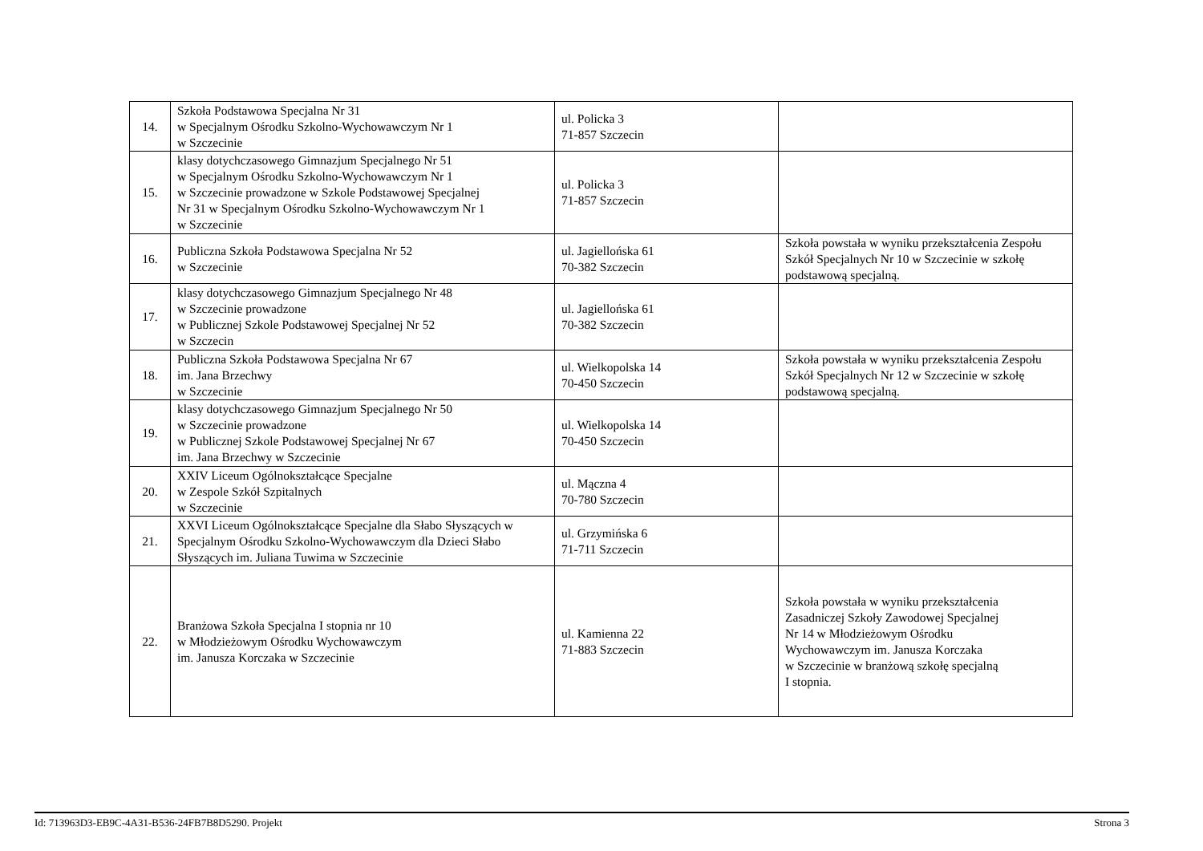| 14. | Szkoła Podstawowa Specjalna Nr 31 w Specjalnym Ośrodku Szkolno-Wychowawczym Nr 1 w Szczecinie | ul. Policka 3 71-857 Szczecin | |
| 15. | klasy dotychczasowego Gimnazjum Specjalnego Nr 51 w Specjalnym Ośrodku Szkolno-Wychowawczym Nr 1 w Szczecinie prowadzone w Szkole Podstawowej Specjalnej Nr 31 w Specjalnym Ośrodku Szkolno-Wychowawczym Nr 1 w Szczecinie | ul. Policka 3 71-857 Szczecin | |
| 16. | Publiczna Szkoła Podstawowa Specjalna Nr 52 w Szczecinie | ul. Jagiellońska 61 70-382 Szczecin | Szkoła powstała w wyniku przekształcenia Zespołu Szkół Specjalnych Nr 10 w Szczecinie w szkołę podstawową specjalną. |
| 17. | klasy dotychczasowego Gimnazjum Specjalnego Nr 48 w Szczecinie prowadzone w Publicznej Szkole Podstawowej Specjalnej Nr 52 w Szczecin | ul. Jagiellońska 61 70-382 Szczecin | |
| 18. | Publiczna Szkoła Podstawowa Specjalna Nr 67 im. Jana Brzechwy w Szczecinie | ul. Wielkopolska 14 70-450 Szczecin | Szkoła powstała w wyniku przekształcenia Zespołu Szkół Specjalnych Nr 12 w Szczecinie w szkołę podstawową specjalną. |
| 19. | klasy dotychczasowego Gimnazjum Specjalnego Nr 50 w Szczecinie prowadzone w Publicznej Szkole Podstawowej Specjalnej Nr 67 im. Jana Brzechwy w Szczecinie | ul. Wielkopolska 14 70-450 Szczecin | |
| 20. | XXIV Liceum Ogólnokształcące Specjalne w Zespole Szkół Szpitalnych w Szczecinie | ul. Mączna 4 70-780 Szczecin | |
| 21. | XXVI Liceum Ogólnokształcące Specjalne dla Słabo Słyszących w Specjalnym Ośrodku Szkolno-Wychowawczym dla Dzieci Słabo Słyszących im. Juliana Tuwima w Szczecinie | ul. Grzymińska 6 71-711 Szczecin | |
| 22. | Branżowa Szkoła Specjalna I stopnia nr 10 w Młodzieżowym Ośrodku Wychowawczym im. Janusza Korczaka w Szczecinie | ul. Kamienna 22 71-883 Szczecin | Szkoła powstała w wyniku przekształcenia Zasadniczej Szkoły Zawodowej Specjalnej Nr 14 w Młodzieżowym Ośrodku Wychowawczym im. Janusza Korczaka w Szczecinie w branżową szkołę specjalną I stopnia. |
Id: 713963D3-EB9C-4A31-B536-24FB7B8D5290. Projekt Strona 3